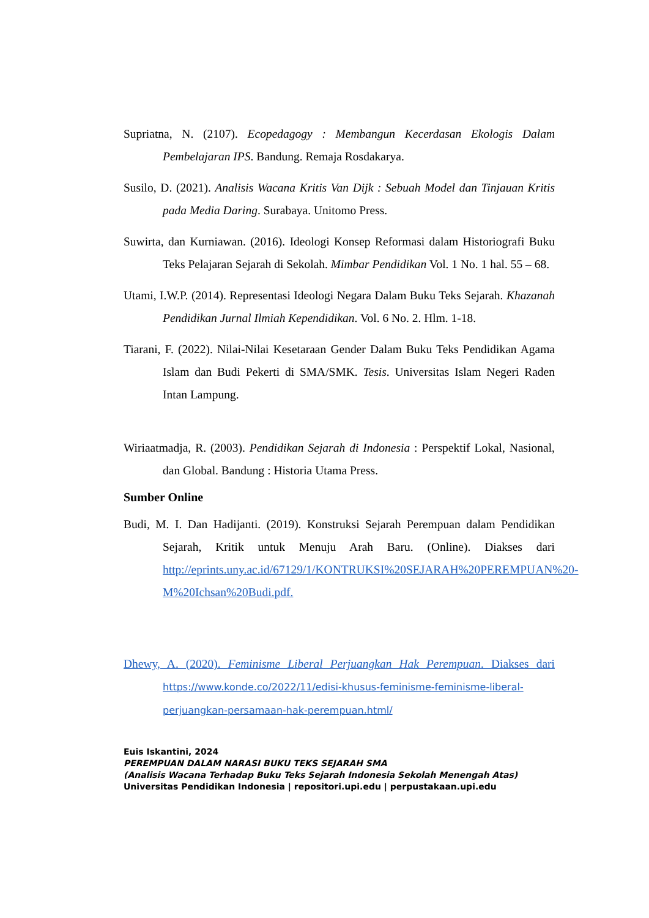Supriatna, N. (2107). Ecopedagogy : Membangun Kecerdasan Ekologis Dalam Pembelajaran IPS. Bandung. Remaja Rosdakarya.
Susilo, D. (2021). Analisis Wacana Kritis Van Dijk : Sebuah Model dan Tinjauan Kritis pada Media Daring. Surabaya. Unitomo Press.
Suwirta, dan Kurniawan. (2016). Ideologi Konsep Reformasi dalam Historiografi Buku Teks Pelajaran Sejarah di Sekolah. Mimbar Pendidikan Vol. 1 No. 1 hal. 55 – 68.
Utami, I.W.P. (2014). Representasi Ideologi Negara Dalam Buku Teks Sejarah. Khazanah Pendidikan Jurnal Ilmiah Kependidikan. Vol. 6 No. 2. Hlm. 1-18.
Tiarani, F. (2022). Nilai-Nilai Kesetaraan Gender Dalam Buku Teks Pendidikan Agama Islam dan Budi Pekerti di SMA/SMK. Tesis. Universitas Islam Negeri Raden Intan Lampung.
Wiriaatmadja, R. (2003). Pendidikan Sejarah di Indonesia : Perspektif Lokal, Nasional, dan Global. Bandung : Historia Utama Press.
Sumber Online
Budi, M. I. Dan Hadijanti. (2019). Konstruksi Sejarah Perempuan dalam Pendidikan Sejarah, Kritik untuk Menuju Arah Baru. (Online). Diakses dari http://eprints.uny.ac.id/67129/1/KONTRUKSI%20SEJARAH%20PEREMPUAN%20-M%20Ichsan%20Budi.pdf.
Dhewy, A. (2020). Feminisme Liberal Perjuangkan Hak Perempuan. Diakses dari https://www.konde.co/2022/11/edisi-khusus-feminisme-feminisme-liberal-perjuangkan-persamaan-hak-perempuan.html/
Euis Iskantini, 2024
PEREMPUAN DALAM NARASI BUKU TEKS SEJARAH SMA
(Analisis Wacana Terhadap Buku Teks Sejarah Indonesia Sekolah Menengah Atas)
Universitas Pendidikan Indonesia | repositori.upi.edu | perpustakaan.upi.edu